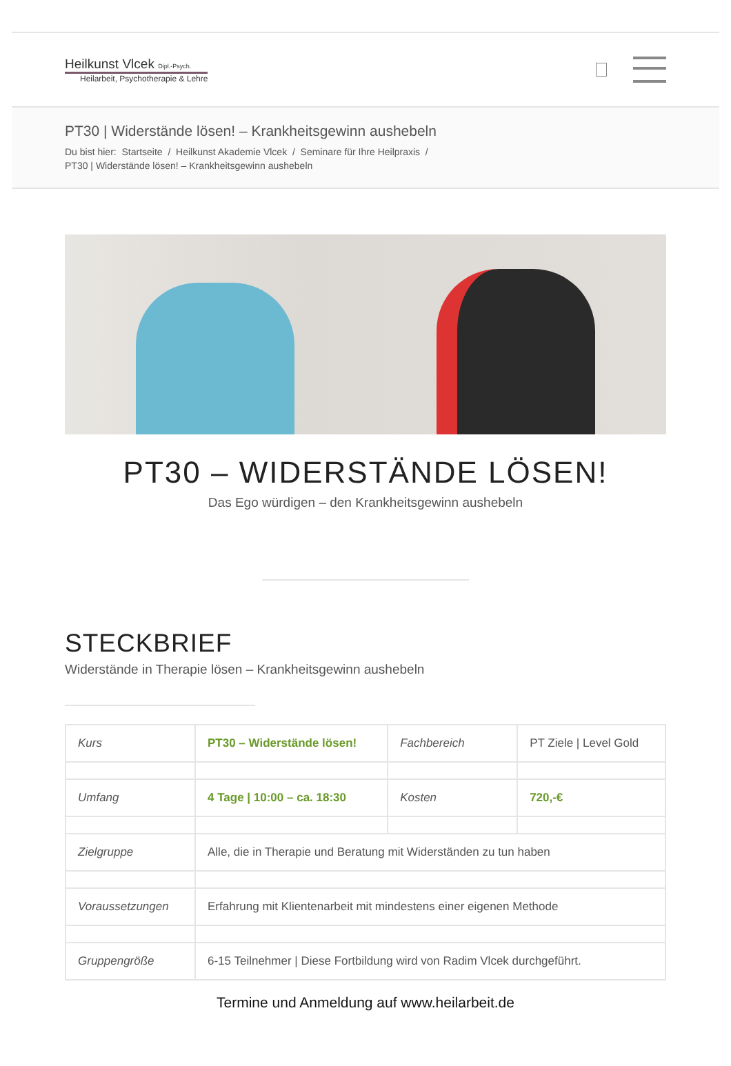Heilkunst Vlcek Dipl.-Psych.
Heilarbeit, Psychotherapie & Lehre
PT30 | Widerstände lösen! – Krankheitsgewinn aushebeln
Du bist hier: Startseite / Heilkunst Akademie Vlcek / Seminare für Ihre Heilpraxis /
PT30 | Widerstände lösen! – Krankheitsgewinn aushebeln
PT30 – WIDERSTÄNDE LÖSEN!
Das Ego würdigen – den Krankheitsgewinn aushebeln
STECKBRIEF
Widerstände in Therapie lösen – Krankheitsgewinn aushebeln
| Kurs | PT30 – Widerstände lösen! | Fachbereich | PT Ziele / Level Gold |
| Umfang | 4 Tage / 10:00 – ca. 18:30 | Kosten | 720,-€ |
| Zielgruppe | Alle, die in Therapie und Beratung mit Widerständen zu tun haben | | |
| Voraussetzungen | Erfahrung mit Klientenarbeit mit mindestens einer eigenen Methode | | |
| Gruppengröße | 6-15 Teilnehmer / Diese Fortbildung wird von Radim Vlcek durchgeführt. | | |
Termine und Anmeldung auf www.heilarbeit.de